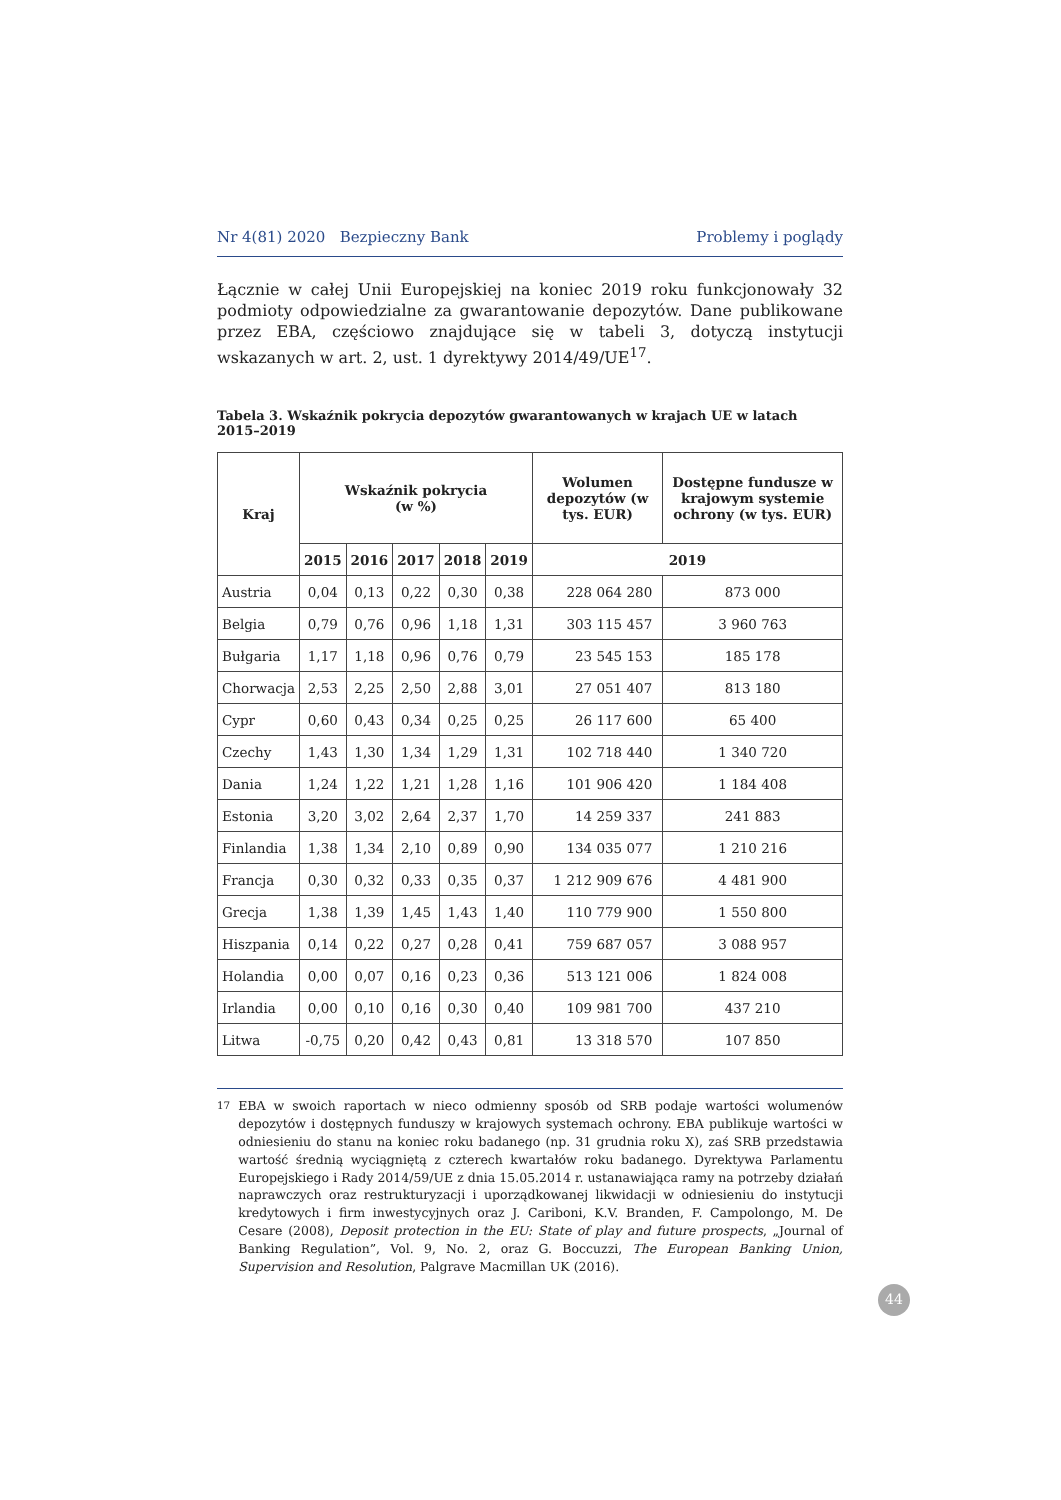Nr 4(81) 2020 Bezpieczny Bank Problemy i poglądy
Łącznie w całej Unii Europejskiej na koniec 2019 roku funkcjonowały 32 podmioty odpowiedzialne za gwarantowanie depozytów. Dane publikowane przez EBA, częściowo znajdujące się w tabeli 3, dotyczą instytucji wskazanych w art. 2, ust. 1 dyrektywy 2014/49/UE<sup>17</sup>.
Tabela 3. Wskaźnik pokrycia depozytów gwarantowanych w krajach UE w latach 2015–2019
| Kraj | Wskaźnik pokrycia (w %) | | | | | Wolumen depozytów (w tys. EUR) | Dostępne fundusze w krajowym systemie ochrony (w tys. EUR) |
| --- | --- | --- | --- | --- | --- | --- | --- |
| | 2015 | 2016 | 2017 | 2018 | 2019 | 2019 | |
| Austria | 0,04 | 0,13 | 0,22 | 0,30 | 0,38 | 228 064 280 | 873 000 |
| Belgia | 0,79 | 0,76 | 0,96 | 1,18 | 1,31 | 303 115 457 | 3 960 763 |
| Bułgaria | 1,17 | 1,18 | 0,96 | 0,76 | 0,79 | 23 545 153 | 185 178 |
| Chorwacja | 2,53 | 2,25 | 2,50 | 2,88 | 3,01 | 27 051 407 | 813 180 |
| Cypr | 0,60 | 0,43 | 0,34 | 0,25 | 0,25 | 26 117 600 | 65 400 |
| Czechy | 1,43 | 1,30 | 1,34 | 1,29 | 1,31 | 102 718 440 | 1 340 720 |
| Dania | 1,24 | 1,22 | 1,21 | 1,28 | 1,16 | 101 906 420 | 1 184 408 |
| Estonia | 3,20 | 3,02 | 2,64 | 2,37 | 1,70 | 14 259 337 | 241 883 |
| Finlandia | 1,38 | 1,34 | 2,10 | 0,89 | 0,90 | 134 035 077 | 1 210 216 |
| Francja | 0,30 | 0,32 | 0,33 | 0,35 | 0,37 | 1 212 909 676 | 4 481 900 |
| Grecja | 1,38 | 1,39 | 1,45 | 1,43 | 1,40 | 110 779 900 | 1 550 800 |
| Hiszpania | 0,14 | 0,22 | 0,27 | 0,28 | 0,41 | 759 687 057 | 3 088 957 |
| Holandia | 0,00 | 0,07 | 0,16 | 0,23 | 0,36 | 513 121 006 | 1 824 008 |
| Irlandia | 0,00 | 0,10 | 0,16 | 0,30 | 0,40 | 109 981 700 | 437 210 |
| Litwa | -0,75 | 0,20 | 0,42 | 0,43 | 0,81 | 13 318 570 | 107 850 |
<sup>17</sup> EBA w swoich raportach w nieco odmienny sposób od SRB podaje wartości wolumenów depozytów i dostępnych funduszy w krajowych systemach ochrony. EBA publikuje wartości w odniesieniu do stanu na koniec roku badanego (np. 31 grudnia roku X), zaś SRB przedstawia wartość średnią wyciągniętą z czterech kwartałów roku badanego. Dyrektywa Parlamentu Europejskiego i Rady 2014/59/UE z dnia 15.05.2014 r. ustanawiająca ramy na potrzeby działań naprawczych oraz restrukturyzacji i uporządkowanej likwidacji w odniesieniu do instytucji kredytowych i firm inwestycyjnych oraz J. Cariboni, K.V. Branden, F. Campolongo, M. De Cesare (2008), Deposit protection in the EU: State of play and future prospects, „Journal of Banking Regulation”, Vol. 9, No. 2, oraz G. Boccuzzi, The European Banking Union, Supervision and Resolution, Palgrave Macmillan UK (2016).
44